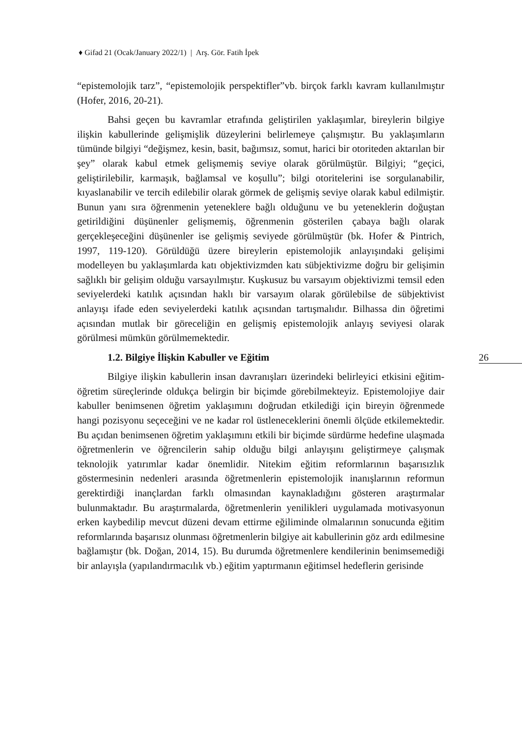♦ Gifad 21 (Ocak/January 2022/1) | Arş. Gör. Fatih İpek
“epistemolojik tarz”, “epistemolojik perspektifler”vb. birçok farklı kavram kullanılmıştır (Hofer, 2016, 20-21).
Bahsi geçen bu kavramlar etrafında geliştirilen yaklaşımlar, bireylerin bilgiye ilişkin kabullerinde gelişmişlik düzeylerini belirlemeye çalışmıştır. Bu yaklaşımların tümünde bilgiyi “değişmez, kesin, basit, bağımsız, somut, harici bir otoriteden aktarılan bir şey” olarak kabul etmek gelişmemiş seviye olarak görülmüştür. Bilgiyi; “geçici, geliştirilebilir, karmaşık, bağlamsal ve koşullu”; bilgi otoritelerini ise sorgulanabilir, kıyaslanabilir ve tercih edilebilir olarak görmek de gelişmiş seviye olarak kabul edilmiştir. Bunun yanı sıra öğrenmenin yeteneklere bağlı olduğunu ve bu yeteneklerin doğuştan getirildiğini düşünenler gelişmemiş, öğrenmenin gösterilen çabaya bağlı olarak gerçekleşeceğini düşünenler ise gelişmiş seviyede görülmüştür (bk. Hofer & Pintrich, 1997, 119-120). Görüldüğü üzere bireylerin epistemolojik anlayışındaki gelişimi modelleyen bu yaklaşımlarda katı objektivizmden katı sübjektivizme doğru bir gelişimin sağlıklı bir gelişim olduğu varsayılmıştır. Kuşkusuz bu varsayım objektivizmi temsil eden seviyelerdeki katılık açısından haklı bir varsayım olarak görülebilse de sübjektivist anlayışı ifade eden seviyelerdeki katılık açısından tartışmalıdır. Bilhassa din öğretimi açısından mutlak bir göreceliğin en gelişmiş epistemolojik anlayış seviyesi olarak görülmesi mümkün görülmemektedir.
1.2. Bilgiye İlişkin Kabuller ve Eğitim
Bilgiye ilişkin kabullerin insan davranışları üzerindeki belirleyici etkisini eğitim-öğretim süreçlerinde oldukça belirgin bir biçimde görebilmekteyiz. Epistemolojiye dair kabuller benimsenen öğretim yaklaşımını doğrudan etkilediği için bireyin öğrenmede hangi pozisyonu seçeceğini ve ne kadar rol üstleneceklerini önemli ölçüde etkilemektedir. Bu açıdan benimsenen öğretim yaklaşımını etkili bir biçimde sürdürme hedefine ulaşmada öğretmenlerin ve öğrencilerin sahip olduğu bilgi anlayışını geliştirmeye çalışmak teknolojik yatırımlar kadar önemlidir. Nitekim eğitim reformlarının başarısızlık göstermesinin nedenleri arasında öğretmenlerin epistemolojik inanışlarının reformun gerektirdiği inançlardan farklı olmasından kaynakladığını gösteren araştırmalar bulunmaktadır. Bu araştırmalarda, öğretmenlerin yenilikleri uygulamada motivasyonun erken kaybedilip mevcut düzeni devam ettirme eğiliminde olmalarının sonucunda eğitim reformlarında başarısız olunması öğretmenlerin bilgiye ait kabullerinin göz ardı edilmesine bağlamıştır (bk. Doğan, 2014, 15). Bu durumda öğretmenlere kendilerinin benimsemediği bir anlayışla (yapılandırmacılık vb.) eğitim yaptırmanın eğitimsel hedeflerin gerisinde
26